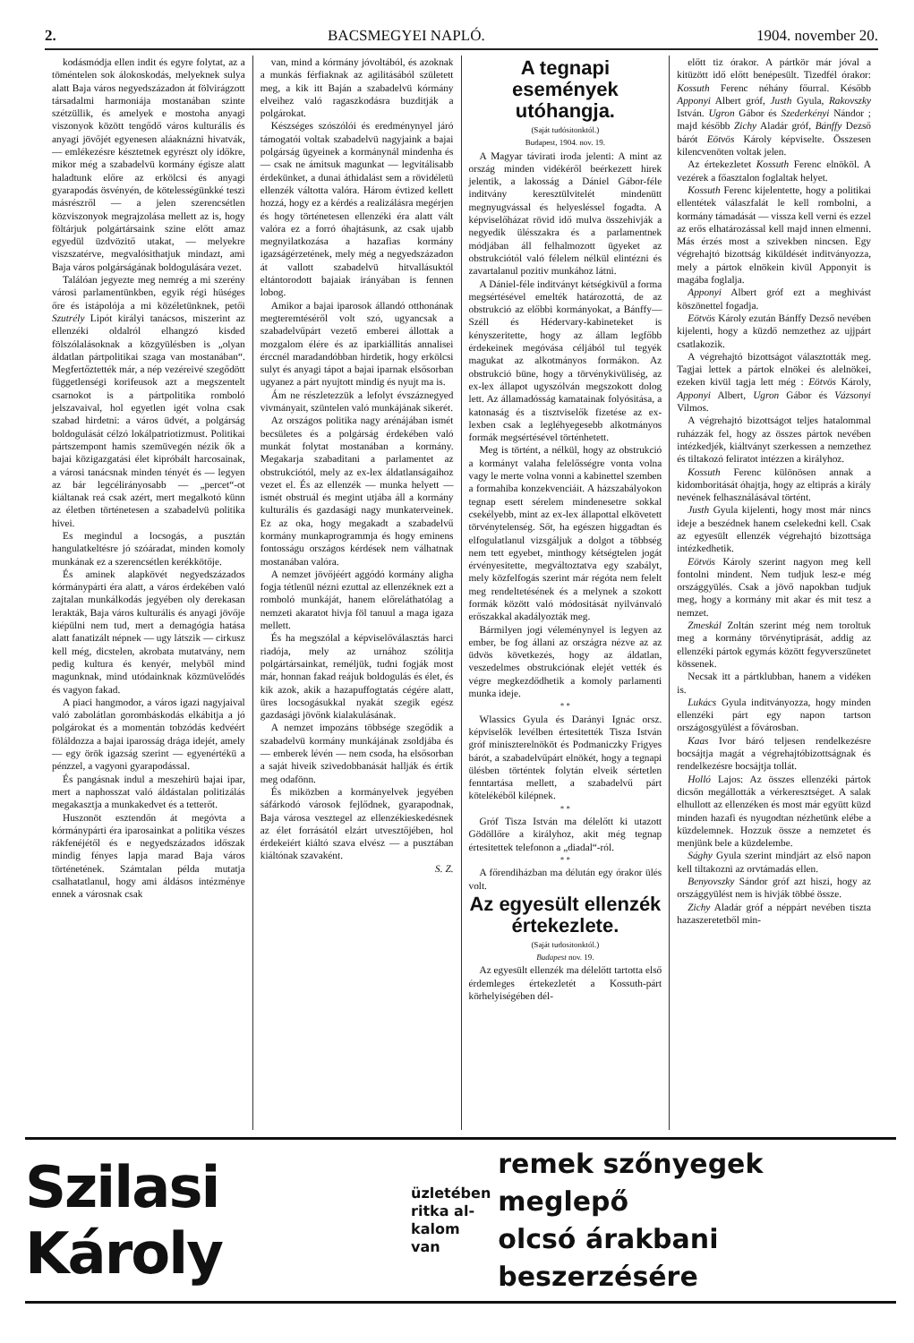2. BACSMEGYEI NAPLÓ. 1904. november 20.
kodásmódja ellen indit és egyre folytat, az a töméntelen sok álokoskodás, melyeknek sulya alatt Baja város negyedszázadon át fölvirágzott társadalmi harmoniája mostanában szinte szétzüllik, és amelyek e mostoha anyagi viszonyok között tengődő város kulturális és anyagi jövőjét egyenesen aláaknázni hivatvák, — emlékezésre késztetnek egyrészt oly időkre, mikor még a szabadelvü kormány égisze alatt haladtunk előre az erkölcsi és anyagi gyarapodás ösvényén, de kötelességünkké teszi másrészről — a jelen szerencsétlen közviszonyok megrajzolása mellett az is, hogy föltárjuk polgártársaink szine előtt amaz egyedül üzdvözitő utakat, — melyekre viszszatérve, megvalósithatjuk mindazt, ami Baja város polgárságának boldogulására vezet.
Találóan jegyezte meg nemrég a mi szerény városi parlamentünkben, egyik régi hüséges őre és istápolója a mi közéletünknek, petői Szutrély Lipót királyi tanácsos, miszerint az ellenzéki oldalról elhangzó kisded fölszólalásoknak a közgyülésben is „olyan áldatlan pártpolitikai szaga van mostanában“. Megfertőztették már, a nép vezéreivé szegődött függetlenségi korifeusok azt a megszentelt csarnokot is a pártpolitika romboló jelszavaival, hol egyetlen igét volna csak szabad hirdetni: a város üdvét, a polgárság boldogulását célzó lokálpatriotizmust. Politikai pártszempont hamis szemüvegén nézik ők a bajai közigazgatási élet kipróbált harcosainak, a városi tanácsnak minden tényét és — legyen az bár legcélirányosabb — „percet“-ot kiáltanak reá csak azért, mert megalkotó künn az életben történetesen a szabadelvü politika hivei.
Es megindul a locsogás, a pusztán hangulatkeltésre jó szóáradat, minden komoly munkának ez a szerencsétlen kerékkötője.
És aminek alapkövét negyedszázados kórmánypárti éra alatt, a város érdekében való zajtalan munkálkodás jegyében oly derekasan lerakták, Baja város kulturális és anyagi jövője kiépülni nem tud, mert a demagógia hatása alatt fanatizált népnek — ugy látszik — cirkusz kell még, dicstelen, akrobata mutatvány, nem pedig kultura és kenyér, melyből mind magunknak, mind utódainknak közmüvelődés és vagyon fakad.
A piaci hangmodor, a város igazi nagyjaival való zabolátlan gorombáskodás elkábitja a jó polgárokat és a momentán tobzódás kedvéért föláldozza a bajai iparosság drága idejét, amely — egy örök igazság szerint — egyenértékü a pénzzel, a vagyoni gyarapodással.
És pangásnak indul a meszehirü bajai ipar, mert a naphosszat való áldástalan politizálás megakasztja a munkakedvet és a tetterőt.
Huszonöt esztendőn át megóvta a kórmánypárti éra iparosainkat a politika vészes rákfenéjétől és e negyedszázados időszak mindig fényes lapja marad Baja város történetének. Számtalan példa mutatja csalhatatlanul, hogy ami áldásos intézménye ennek a városnak csak
van, mind a kórmány jóvoltából, és azoknak a munkás férfiaknak az agilitásából született meg, a kik itt Baján a szabadelvü kórmány elveihez való ragaszkodásra buzditják a polgárokat.
Készséges szószólói és eredménynyel járó támogatói voltak szabadelvü nagyjaink a bajai polgárság ügyeinek a kormánynál mindenha és — csak ne ámitsuk magunkat — legvitálisabb érdekünket, a dunai áthidalást sem a rövidéletü ellenzék váltotta valóra. Három évtized kellett hozzá, hogy ez a kérdés a realizálásra megérjen és hogy történetesen ellenzéki éra alatt vált valóra ez a forró óhajtásunk, az csak ujabb megnyilatkozása a hazafias kormány igazságérzetének, mely még a negyedszázadon át vallott szabadelvü hitvallásuktól eltántorodott bajaiak irányában is fennen lobog.
Amikor a bajai iparosok állandó otthonának megteremtéséről volt szó, ugyancsak a szabadelvűpárt vezető emberei állottak a mozgalom élére és az iparkiállitás annalisei érccnél maradandóbban hirdetik, hogy erkölcsi sulyt és anyagi tápot a bajai iparnak elsősorban ugyanez a párt nyujtott mindig és nyujt ma is.
Ám ne részletezzük a lefolyt évszáznegyed vivmányait, szüntelen való munkájának sikerét.
Az országos politika nagy arénájában ismét becsületes és a polgárság érdekében való munkát folytat mostanában a kormány. Megakarja szabaditani a parlamentet az obstrukciótól, mely az ex-lex áldatlanságaihoz vezet el. És az ellenzék — munka helyett — ismét obstruál és megint utjába áll a kormány kulturális és gazdasági nagy munkaterveinek. Ez az oka, hogy megakadt a szabadelvű kormány munkaprogrammja és hogy eminens fontosságu országos kérdések nem válhatnak mostanában valóra.
A nemzet jövőjéért aggódó kormány aligha fogja tétlenül nézni ezuttal az ellenzéknek ezt a romboló munkáját, hanem előreláthatólag a nemzeti akaratot hivja föl tanuul a maga igaza mellett.
És ha megszólal a képviselőválasztás harci riadója, mely az urnához szólitja polgártársainkat, reméljük, tudni fogják most már, honnan fakad reájuk boldogulás és élet, és kik azok, akik a hazapuffogtatás cégére alatt, üres locsogásukkal nyakát szegik egész gazdasági jövőnk kialakulásának.
A nemzet impozáns többsége szegődik a szabadelvü kormány munkájának zsoldjába és — emberek lévén — nem csoda, ha elsősorban a saját hiveik szivedobbanását hallják és értik meg odafönn.
És miközben a kormányelvek jegyében sáfárkodó városok fejlődnek, gyarapodnak, Baja városa vesztegel az ellenzékieskedésnek az élet forrásától elzárt utvesztőjében, hol érdekeiért kiáltó szava elvész — a pusztában kiáltónak szavaként.
S. Z.
A tegnapi események utóhangja.
(Saját tudósitonktól.)
Budapest, 1904. nov. 19.
A Magyar távirati iroda jelenti: A mint az ország minden vidékéről beérkezett hirek jelentik, a lakosság a Dániel Gábor-féle inditvány keresztülvitelét mindenütt megnyugvással és helyesléssel fogadta. A képviselőházat rövid idő mulva összehivják a negyedik ülésszakra és a parlamentnek módjában áll felhalmozott ügyeket az obstrukciótól való félelem nélkül elintézni és zavartalanul pozitiv munkához látni.
A Dániel-féle inditványt kétségkivül a forma megsértésével emelték határozottá, de az obstrukció az előbbi kormányokat, a Bánffy— Széll és Hédervary-kabineteket is kényszeritette, hogy az állam legfőbb érdekeinek megóvása céljából tul tegyék magukat az alkotmányos formákon. Az obstrukció büne, hogy a törvénykivüliség, az ex-lex állapot ugyszólván megszokott dolog lett. Az államadósság kamatainak folyósitása, a katonaság és a tisztviselők fizetése az ex-lexben csak a legléhyegesebb alkotmányos formák megsértésével történhetett.
Meg is történt, a nélkül, hogy az obstrukció a kormányt valaha felelősségre vonta volna vagy le merte volna vonni a kabinettel szemben a formahiba konzekvenciáit. A házszabályokon tegnap esett sérelem mindenesetre sokkal csekélyebb, mint az ex-lex állapottal elkövetett törvénytelenség. Sőt, ha egészen higgadtan és elfogulatlanul vizsgáljuk a dolgot a többség nem tett egyebet, minthogy kétségtelen jogát érvényesitette, megváltoztatva egy szabályt, mely közfelfogás szerint már régóta nem felelt meg rendeltetésének és a melynek a szokott formák között való módositását nyilvánvaló erőszakkal akadályozták meg.
Bármilyen jogi véleménynyel is legyen az ember, be fog állani az országra nézve az az üdvös következés, hogy az áldatlan, veszedelmes obstrukciónak elejét vették és végre megkezdődhetik a komoly parlamenti munka ideje.
* *
Wlassics Gyula és Darányi Ignác orsz. képviselők levélben értesitették Tisza István gróf miniszterelnököt és Podmaniczky Frigyes bárót, a szabadelvűpárt elnökét, hogy a tegnapi ülésben történtek folytán elveik sértetlen fenntartása mellett, a szabadelvű párt kötelékéből kilépnek.
* *
Gróf Tisza István ma délelőtt ki utazott Gödöllőre a királyhoz, akit még tegnap értesitettek telefonon a „diadal“-ról.
* *
A főrendiházban ma délután egy órakor ülés volt.
Az egyesült ellenzék értekezlete.
(Saját tudositonktól.)
Budapest nov. 19.
Az egyesült ellenzék ma délelőtt tartotta első érdemleges értekezletét a Kossuth-párt körhelyiségében dél-
előtt tiz órakor. A pártkör már jóval a kitüzött idő előtt benépesült. Tizedfél órakor: Kossuth Ferenc néhány főurral. Később Apponyi Albert gróf, Justh Gyula, Rakovszky István. Ugron Gábor és Szederkényi Nándor ; majd később Zichy Aladár gróf, Bánffy Dezső bárót Eötvös Károly képviselte. Összesen kilencvenöten voltak jelen.
Az értekezletet Kossuth Ferenc elnököl. A vezérek a főasztalon foglaltak helyet.
Kossuth Ferenc kijelentette, hogy a politikai ellentétek válaszfalát le kell rombolni, a kormány támadását — vissza kell verni és ezzel az erős elhatározással kell majd innen elmenni. Más érzés most a szivekben nincsen. Egy végrehajtó bizottság kiküldését inditványozza, mely a pártok elnökein kivül Apponyit is magába foglalja.
Apponyi Albert gróf ezt a meghivást köszönettel fogadja.
Eötvös Károly ezután Bánffy Dezső nevében kijelenti, hogy a küzdő nemzethez az ujjpárt csatlakozik.
A végrehajtó bizottságot választották meg. Tagjai lettek a pártok elnökei és alelnökei, ezeken kivül tagja lett még : Eötvös Károly, Apponyi Albert, Ugron Gábor és Vázsonyi Vilmos.
A végrehajtó bizottságot teljes hatalommal ruházzák fel, hogy az összes pártok nevében intézkedjék, kiáltványt szerkessen a nemzethez és tiltakozó feliratot intézzen a királyhoz.
Kossuth Ferenc különösen annak a kidomboritását óhajtja, hogy az eltiprás a király nevének felhasználásával történt.
Justh Gyula kijelenti, hogy most már nincs ideje a beszédnek hanem cselekedni kell. Csak az egyesült ellenzék végrehajtó bizottsága intézkedhetik.
Eötvös Károly szerint nagyon meg kell fontolni mindent. Nem tudjuk lesz-e még országgyülés. Csak a jövő napokban tudjuk meg, hogy a kormány mit akar és mit tesz a nemzet.
Zmeskál Zoltán szerint még nem toroltuk meg a kormány törvénytiprását, addig az ellenzéki pártok egymás között fegyverszünetet kössenek.
Necsak itt a pártklubban, hanem a vidéken is.
Lukács Gyula inditványozza, hogy minden ellenzéki párt egy napon tartson országosgyülést a fővárosban.
Kaas Ivor báró teljesen rendelkezésre bocsájtja magát a végrehajtóbizottságnak és rendelkezésre bocsájtja tollát.
Holló Lajos: Az összes ellenzéki pártok dicsőn megállották a vérkeresztséget. A salak elhullott az ellenzéken és most már együtt küzd minden hazafi és nyugodtan nézhetünk elébe a küzdelemnek. Hozzuk össze a nemzetet és menjünk bele a küzdelembe.
Sághy Gyula szerint mindjárt az első napon kell tiltakozni az orvtámadás ellen.
Benyovszky Sándor gróf azt hiszi, hogy az országgyülést nem is hivják többé össze.
Zichy Aladár gróf a néppárt nevében tiszta hazaszeretetből min-
Szilasi Károly üzletében
ritka al-
kalom van remek szőnyegek meglepő
olcsó árakbani beszerzésére